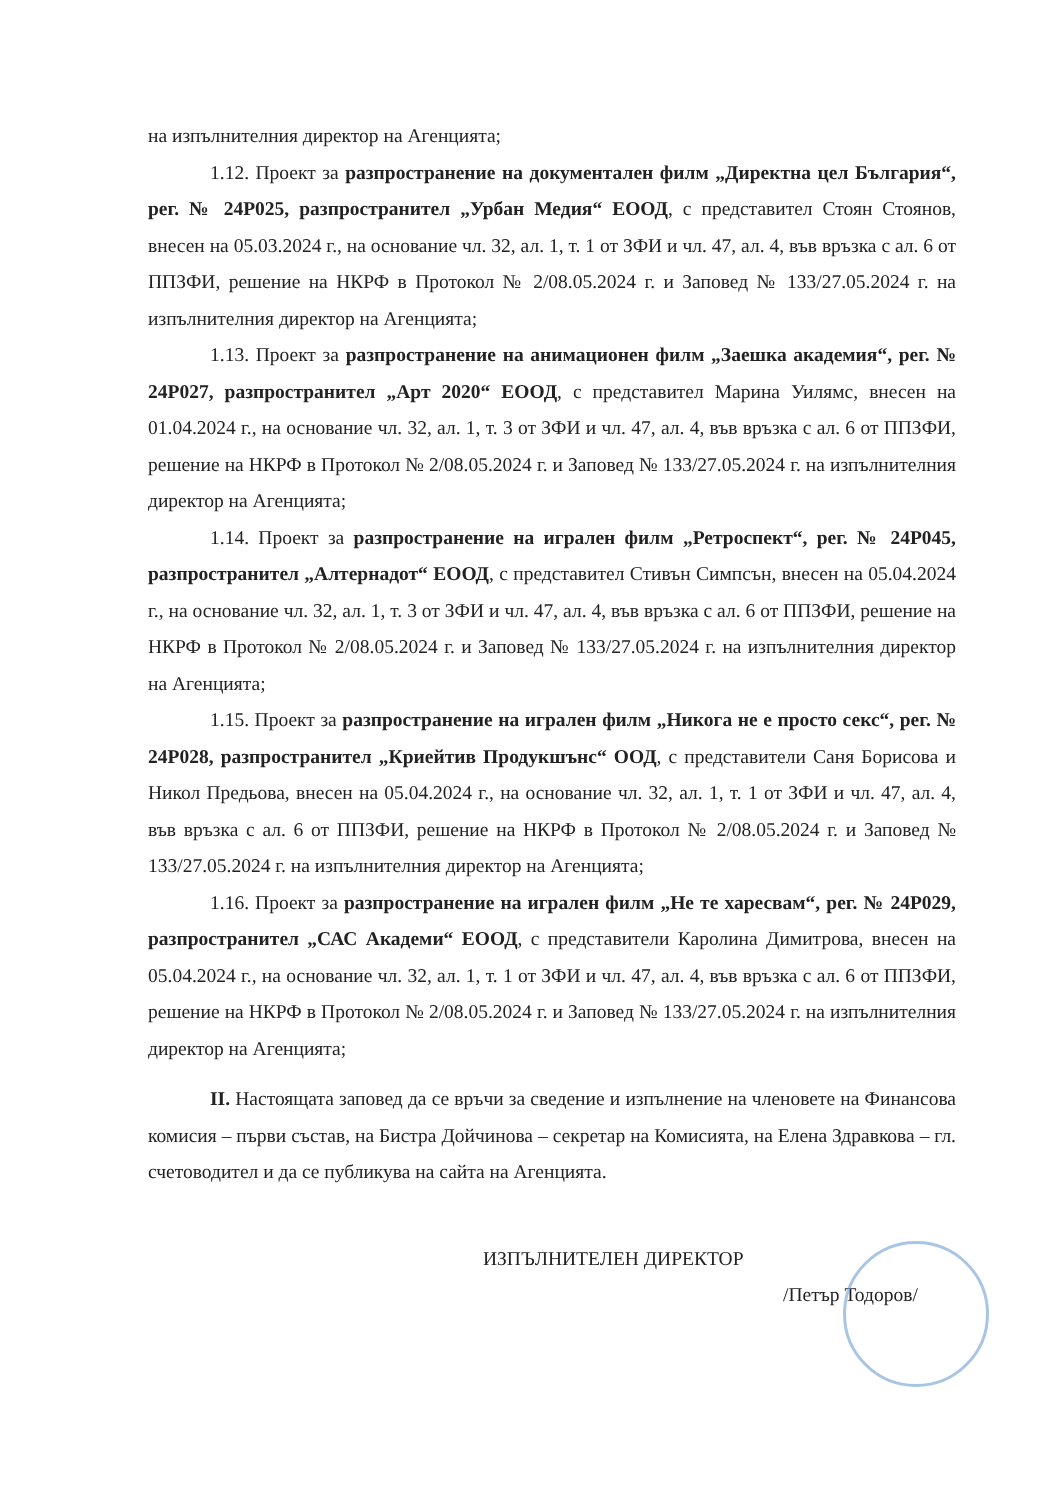на изпълнителния директор на Агенцията;
1.12. Проект за разпространение на документален филм „Директна цел България“, рег. № 24Р025, разпространител „Урбан Медия“ ЕООД, с представител Стоян Стоянов, внесен на 05.03.2024 г., на основание чл. 32, ал. 1, т. 1 от ЗФИ и чл. 47, ал. 4, във връзка с ал. 6 от ППЗФИ, решение на НКРФ в Протокол № 2/08.05.2024 г. и Заповед № 133/27.05.2024 г. на изпълнителния директор на Агенцията;
1.13. Проект за разпространение на анимационен филм „Заешка академия“, рег. № 24Р027, разпространител „Арт 2020“ ЕООД, с представител Марина Уилямс, внесен на 01.04.2024 г., на основание чл. 32, ал. 1, т. 3 от ЗФИ и чл. 47, ал. 4, във връзка с ал. 6 от ППЗФИ, решение на НКРФ в Протокол № 2/08.05.2024 г. и Заповед № 133/27.05.2024 г. на изпълнителния директор на Агенцията;
1.14. Проект за разпространение на игрален филм „Ретроспект“, рег. № 24Р045, разпространител „Алтернадот“ ЕООД, с представител Стивън Симпсън, внесен на 05.04.2024 г., на основание чл. 32, ал. 1, т. 3 от ЗФИ и чл. 47, ал. 4, във връзка с ал. 6 от ППЗФИ, решение на НКРФ в Протокол № 2/08.05.2024 г. и Заповед № 133/27.05.2024 г. на изпълнителния директор на Агенцията;
1.15. Проект за разпространение на игрален филм „Никога не е просто секс“, рег. № 24Р028, разпространител „Криейтив Продукшънс“ ООД, с представители Саня Борисова и Никол Предьова, внесен на 05.04.2024 г., на основание чл. 32, ал. 1, т. 1 от ЗФИ и чл. 47, ал. 4, във връзка с ал. 6 от ППЗФИ, решение на НКРФ в Протокол № 2/08.05.2024 г. и Заповед № 133/27.05.2024 г. на изпълнителния директор на Агенцията;
1.16. Проект за разпространение на игрален филм „Не те харесвам“, рег. № 24Р029, разпространител „САС Академи“ ЕООД, с представители Каролина Димитрова, внесен на 05.04.2024 г., на основание чл. 32, ал. 1, т. 1 от ЗФИ и чл. 47, ал. 4, във връзка с ал. 6 от ППЗФИ, решение на НКРФ в Протокол № 2/08.05.2024 г. и Заповед № 133/27.05.2024 г. на изпълнителния директор на Агенцията;
II. Настоящата заповед да се връчи за сведение и изпълнение на членовете на Финансова комисия – първи състав, на Бистра Дойчинова – секретар на Комисията, на Елена Здравкова – гл. счетоводител и да се публикува на сайта на Агенцията.
ИЗПЪЛНИТЕЛЕН ДИРЕКТОР
/Петър Тодоров/